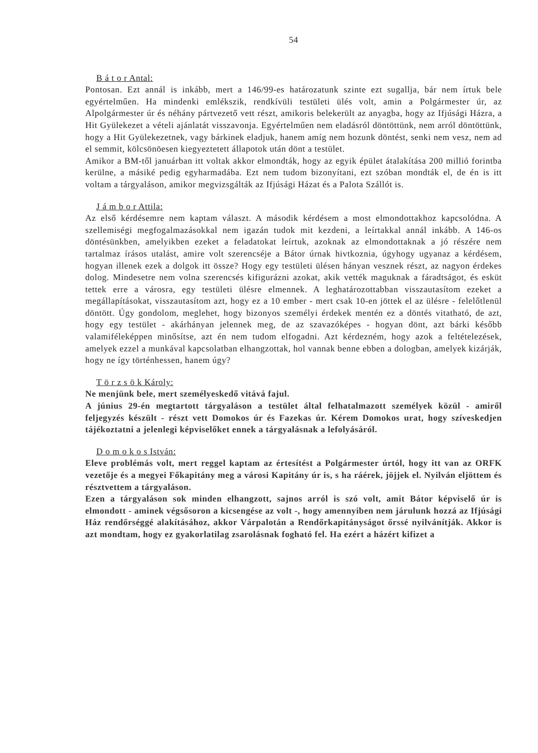54
B á t o r Antal:
Pontosan. Ezt annál is inkább, mert a 146/99-es határozatunk szinte ezt sugallja, bár nem írtuk bele egyértelműen. Ha mindenki emlékszik, rendkívüli testületi ülés volt, amin a Polgármester úr, az Alpolgármester úr és néhány pártvezető vett részt, amikoris belekerült az anyagba, hogy az Ifjúsági Házra, a Hit Gyülekezet a vételi ajánlatát visszavonja. Egyértelműen nem eladásról döntöttünk, nem arról döntöttünk, hogy a Hit Gyülekezetnek, vagy bárkinek eladjuk, hanem amíg nem hozunk döntést, senki nem vesz, nem ad el semmit, kölcsönöesen kiegyeztetett állapotok után dönt a testület.
Amikor a BM-től januárban itt voltak akkor elmondták, hogy az egyik épület átalakítása 200 millió forintba kerülne, a másiké pedig egyharmadába. Ezt nem tudom bizonyítani, ezt szóban mondták el, de én is itt voltam a tárgyaláson, amikor megvizsgálták az Ifjúsági Házat és a Palota Szállót is.
J á m b o r Attila:
Az első kérdésemre nem kaptam választ. A második kérdésem a most elmondottakhoz kapcsolódna. A szellemiségi megfogalmazásokkal nem igazán tudok mit kezdeni, a leírtakkal annál inkább. A 146-os döntésünkben, amelyikben ezeket a feladatokat leírtuk, azoknak az elmondottaknak a jó részére nem tartalmaz írásos utalást, amire volt szerencséje a Bátor úrnak hivtkoznia, úgyhogy ugyanaz a kérdésem, hogyan illenek ezek a dolgok itt össze? Hogy egy testületi ülésen hányan vesznek részt, az nagyon érdekes dolog. Mindesetre nem volna szerencsés kifigurázni azokat, akik vették maguknak a fáradtságot, és esküt tettek erre a városra, egy testületi ülésre elmennek. A leghatározottabban visszautasítom ezeket a megállapításokat, visszautasítom azt, hogy ez a 10 ember - mert csak 10-en jöttek el az ülésre - felelőtlenül döntött. Úgy gondolom, meglehet, hogy bizonyos személyi érdekek mentén ez a döntés vitatható, de azt, hogy egy testület - akárhányan jelennek meg, de az szavazóképes - hogyan dönt, azt bárki később valamiféleképpen minősítse, azt én nem tudom elfogadni. Azt kérdezném, hogy azok a feltételezések, amelyek ezzel a munkával kapcsolatban elhangzottak, hol vannak benne ebben a dologban, amelyek kizárják, hogy ne így történhessen, hanem úgy?
T ö r z s ö k Károly:
Ne menjünk bele, mert személyeskedő vitává fajul.
A június 29-én megtartott tárgyaláson a testület által felhatalmazott személyek közül - amiről feljegyzés készült - részt vett Domokos úr és Fazekas úr. Kérem Domokos urat, hogy szíveskedjen tájékoztatni a jelenlegi képviselőket ennek a tárgyalásnak a lefolyásáról.
D o m o k o s István:
Eleve problémás volt, mert reggel kaptam az értesítést a Polgármester úrtól, hogy itt van az ORFK vezetője és a megyei Főkapitány meg a városi Kapitány úr is, s ha ráérek, jöjjek el. Nyilván eljöttem és résztvettem a tárgyaláson.
Ezen a tárgyaláson sok minden elhangzott, sajnos arról is szó volt, amit Bátor képviselő úr is elmondott - aminek végsősoron a kicsengése az volt -, hogy amennyiben nem járulunk hozzá az Ifjúsági Ház rendőrséggé alakításához, akkor Várpalotán a Rendőrkapitányságot őrssé nyilvánítják. Akkor is azt mondtam, hogy ez gyakorlatilag zsarolásnak fogható fel. Ha ezért a házért kifizet a